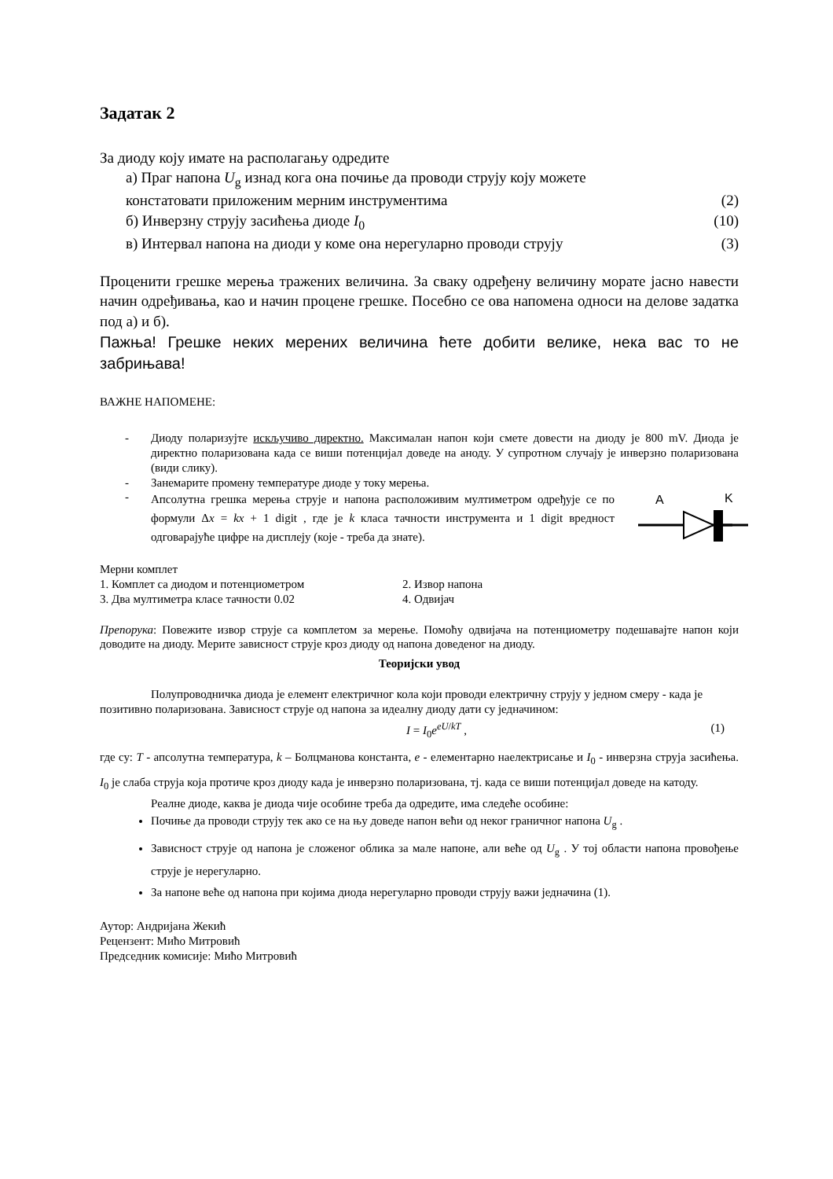Задатак 2
За диоду коју имате на располагању одредите
а) Праг напона U<sub>g</sub> изнад кога она почиње да проводи струју коју можете
констатовати приложеним мерним инструментима (2)
б) Инверзну струју засићења диоде I<sub>0</sub> (10)
в) Интервал напона на диоди у коме она нерегуларно проводи струју (3)
Проценити грешке мерења тражених величина. За сваку одређену величину морате јасно навести начин одређивања, као и начин процене грешке. Посебно се ова напомена односи на делове задатка под а) и б).
Пажња! Грешке неких мерених величина ћете добити велике, нека вас то не забрињава!
ВАЖНЕ НАПОМЕНЕ:
- Диоду поларизујте искључиво директно. Максималан напон који смете довести на диоду је 800 mV. Диода је директно поларизована када се виши потенцијал доведе на аноду. У супротном случају је инверзно поларизована (види слику).
- Занемарите промену температуре диоде у току мерења.
-
Апсолутна грешка мерења струје и напона расположивим мултиметром одређује се по формули Δx = kx + 1 digit , где је k класа тачности инструмента и 1 digit вредност одговарајуће цифре на дисплеју (које - треба да знате).
A
K
Мерни комплет
1. Комплет са диодом и потенциометром 2. Извор напона
3. Два мултиметра класе тачности 0.02 4. Одвијач
Препорука: Повежите извор струје са комплетом за мерење. Помоћу одвијача на потенциометру подешавајте напон који доводите на диоду. Мерите зависност струје кроз диоду од напона доведеног на диоду.
Теоријски увод
Полупроводничка диода је елемент електричног кола који проводи електричну струју у једном смеру - када је позитивно поларизована. Зависност струје од напона за идеалну диоду дати су једначином:
I = I<sub>0</sub>e<sup>eU/kT</sup> , (1)
где су: T - апсолутна температура, k – Болцманова константа, e - елементарно наелектрисање и I<sub>0</sub> - инверзна струја засићења. I<sub>0</sub> је слаба струја која протиче кроз диоду када је инверзно поларизована, тј. када се виши потенцијал доведе на катоду.
Реалне диоде, каква је диода чије особине треба да одредите, има следеће особине:
Почиње да проводи струју тек ако се на њу доведе напон већи од неког граничног напона U<sub>g</sub> .
Зависност струје од напона је сложеног облика за мале напоне, али веће од U<sub>g</sub> . У тој области напона провођење струје је нерегуларно.
За напоне веће од напона при којима диода нерегуларно проводи струју важи једначина (1).
Аутор: Андријана Жекић
Рецензент: Мићо Митровић
Председник комисије: Мићо Митровић